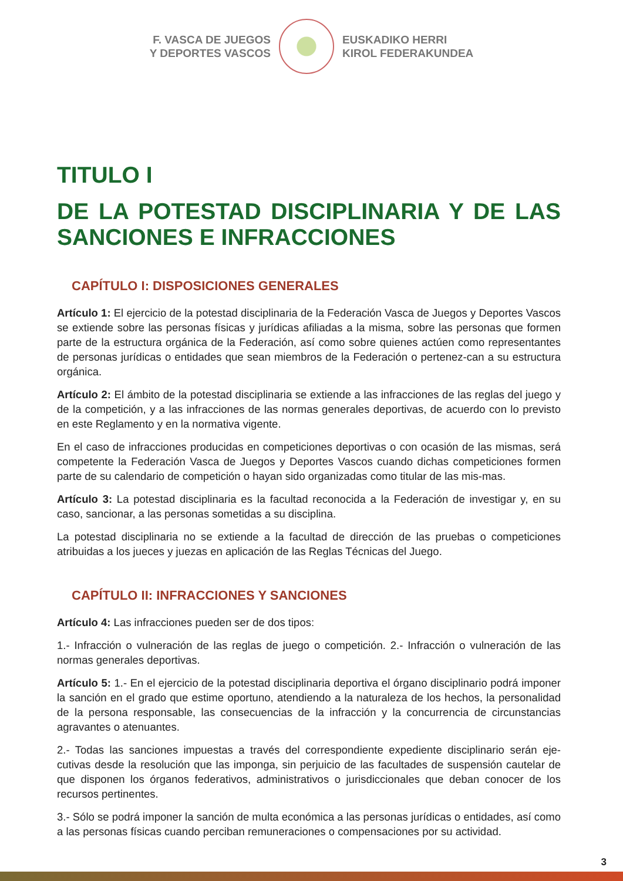F. VASCA DE JUEGOS
Y DEPORTES VASCOS
EUSKADIKO HERRI
KIROL FEDERAKUNDEA
TITULO I
DE LA POTESTAD DISCIPLINARIA Y DE LAS SANCIONES E INFRACCIONES
CAPÍTULO I: DISPOSICIONES GENERALES
Artículo 1: El ejercicio de la potestad disciplinaria de la Federación Vasca de Juegos y Deportes Vascos se extiende sobre las personas físicas y jurídicas afiliadas a la misma, sobre las personas que formen parte de la estructura orgánica de la Federación, así como sobre quienes actúen como representantes de personas jurídicas o entidades que sean miembros de la Federación o pertenez-can a su estructura orgánica.
Artículo 2: El ámbito de la potestad disciplinaria se extiende a las infracciones de las reglas del juego y de la competición, y a las infracciones de las normas generales deportivas, de acuerdo con lo previsto en este Reglamento y en la normativa vigente.
En el caso de infracciones producidas en competiciones deportivas o con ocasión de las mismas, será competente la Federación Vasca de Juegos y Deportes Vascos cuando dichas competiciones formen parte de su calendario de competición o hayan sido organizadas como titular de las mis-mas.
Artículo 3: La potestad disciplinaria es la facultad reconocida a la Federación de investigar y, en su caso, sancionar, a las personas sometidas a su disciplina.
La potestad disciplinaria no se extiende a la facultad de dirección de las pruebas o competiciones atribuidas a los jueces y juezas en aplicación de las Reglas Técnicas del Juego.
CAPÍTULO II: INFRACCIONES Y SANCIONES
Artículo 4: Las infracciones pueden ser de dos tipos:
1.- Infracción o vulneración de las reglas de juego o competición. 2.- Infracción o vulneración de las normas generales deportivas.
Artículo 5: 1.- En el ejercicio de la potestad disciplinaria deportiva el órgano disciplinario podrá imponer la sanción en el grado que estime oportuno, atendiendo a la naturaleza de los hechos, la personalidad de la persona responsable, las consecuencias de la infracción y la concurrencia de circunstancias agravantes o atenuantes.
2.- Todas las sanciones impuestas a través del correspondiente expediente disciplinario serán eje-cutivas desde la resolución que las imponga, sin perjuicio de las facultades de suspensión cautelar de que disponen los órganos federativos, administrativos o jurisdiccionales que deban conocer de los recursos pertinentes.
3.- Sólo se podrá imponer la sanción de multa económica a las personas jurídicas o entidades, así como a las personas físicas cuando perciban remuneraciones o compensaciones por su actividad.
3